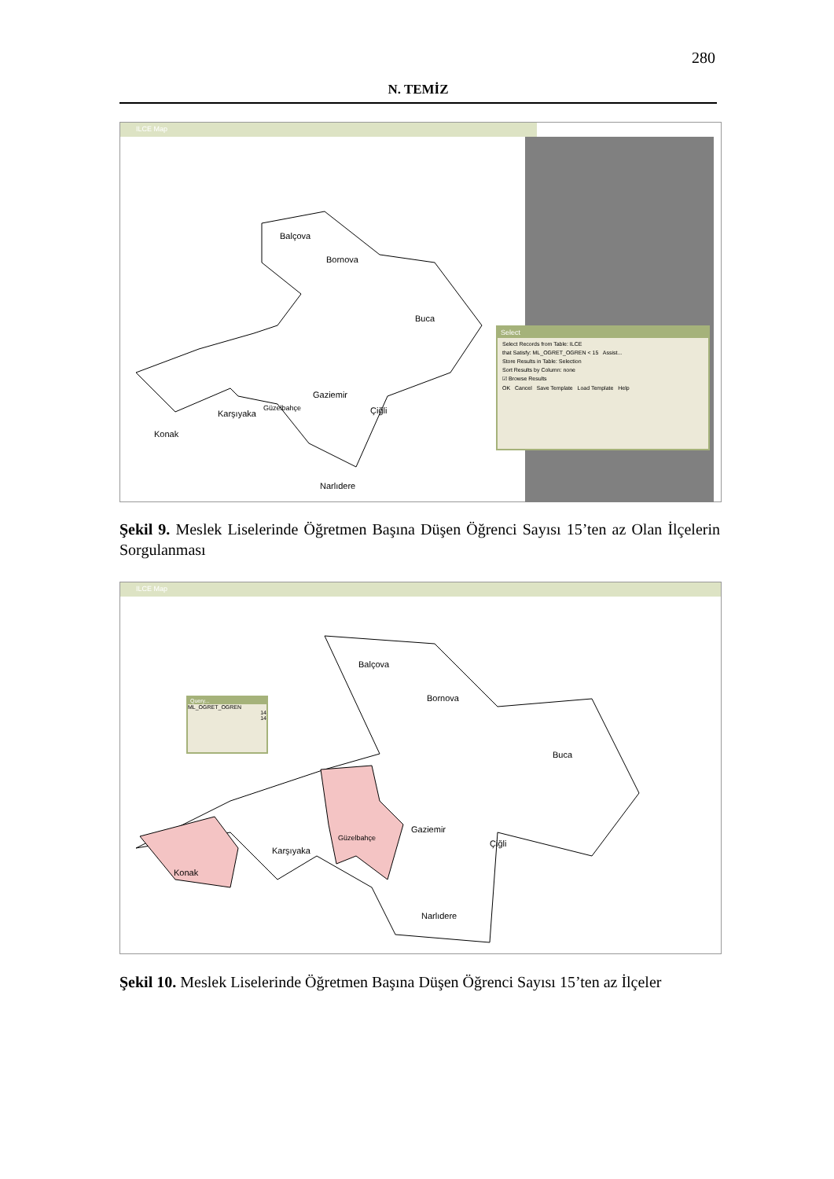280
N. TEMİZ
ILCE Map
Balçova
Bornova
Buca
Gaziemir
Çiğli Karşıyaka
Güzelbahçe
Konak
Narlıdere
Select
Select Records from Table: ILCE
that Satisfy: ML_OGRET_OGREN < 15 Assist...
Store Results in Table: Selection
Sort Results by Column: none
☑ Browse Results
OK Cancel Save Template Load Template Help
Şekil 9. Meslek Liselerinde Öğretmen Başına Düşen Öğrenci Sayısı 15’ten az Olan İlçelerin Sorgulanması
ILCE Map
Balçova
Bornova
Buca
Gaziemir
Çiğli
Karşıyaka
Güzelbahçe
Konak
Narlıdere
Query...
ML_OGRET_OGREN
14
14
Şekil 10. Meslek Liselerinde Öğretmen Başına Düşen Öğrenci Sayısı 15’ten az İlçeler